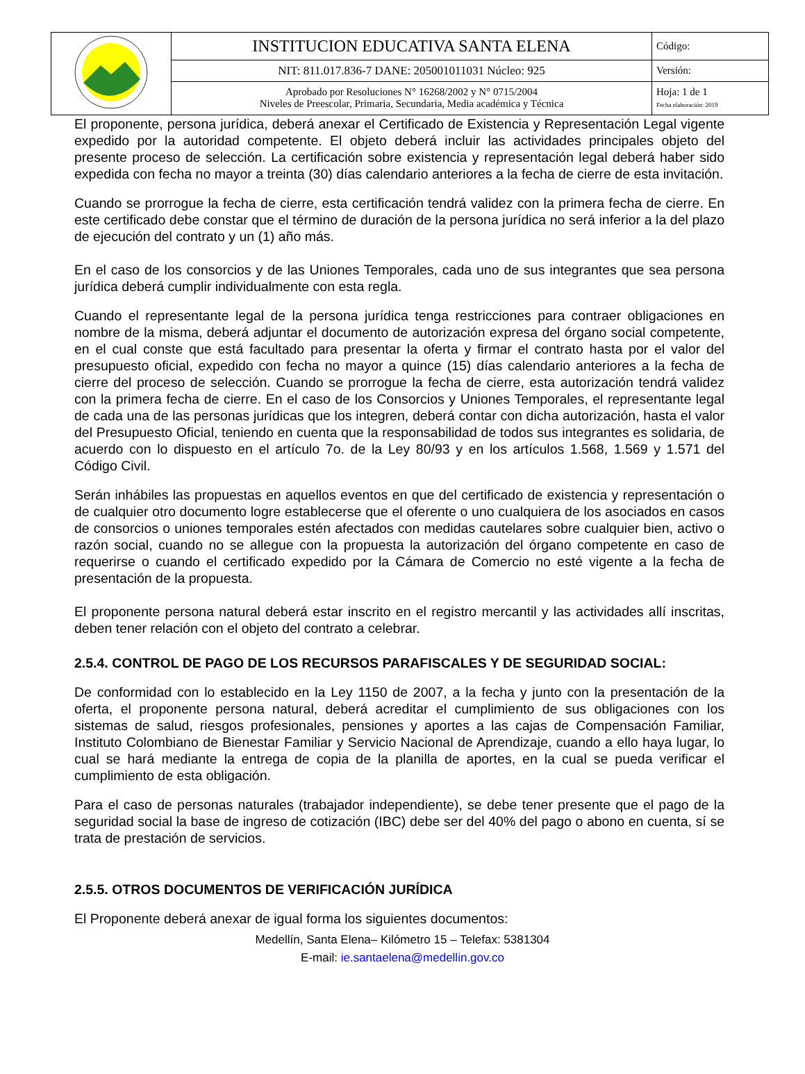| | INSTITUCION EDUCATIVA SANTA ELENA | Código: |
| | NIT: 811.017.836-7 DANE: 205001011031 Núcleo: 925 | Versión: |
| | Aprobado por Resoluciones N° 16268/2002 y N° 0715/2004 Niveles de Preescolar, Primaria, Secundaria, Media académica y Técnica | Hoja: 1 de 1 Fecha elaboración: 2019 |
El proponente, persona jurídica, deberá anexar el Certificado de Existencia y Representación Legal vigente expedido por la autoridad competente. El objeto deberá incluir las actividades principales objeto del presente proceso de selección. La certificación sobre existencia y representación legal deberá haber sido expedida con fecha no mayor a treinta (30) días calendario anteriores a la fecha de cierre de esta invitación.
Cuando se prorrogue la fecha de cierre, esta certificación tendrá validez con la primera fecha de cierre. En este certificado debe constar que el término de duración de la persona jurídica no será inferior a la del plazo de ejecución del contrato y un (1) año más.
En el caso de los consorcios y de las Uniones Temporales, cada uno de sus integrantes que sea persona jurídica deberá cumplir individualmente con esta regla.
Cuando el representante legal de la persona jurídica tenga restricciones para contraer obligaciones en nombre de la misma, deberá adjuntar el documento de autorización expresa del órgano social competente, en el cual conste que está facultado para presentar la oferta y firmar el contrato hasta por el valor del presupuesto oficial, expedido con fecha no mayor a quince (15) días calendario anteriores a la fecha de cierre del proceso de selección. Cuando se prorrogue la fecha de cierre, esta autorización tendrá validez con la primera fecha de cierre. En el caso de los Consorcios y Uniones Temporales, el representante legal de cada una de las personas jurídicas que los integren, deberá contar con dicha autorización, hasta el valor del Presupuesto Oficial, teniendo en cuenta que la responsabilidad de todos sus integrantes es solidaria, de acuerdo con lo dispuesto en el artículo 7o. de la Ley 80/93 y en los artículos 1.568, 1.569 y 1.571 del Código Civil.
Serán inhábiles las propuestas en aquellos eventos en que del certificado de existencia y representación o de cualquier otro documento logre establecerse que el oferente o uno cualquiera de los asociados en casos de consorcios o uniones temporales estén afectados con medidas cautelares sobre cualquier bien, activo o razón social, cuando no se allegue con la propuesta la autorización del órgano competente en caso de requerirse o cuando el certificado expedido por la Cámara de Comercio no esté vigente a la fecha de presentación de la propuesta.
El proponente persona natural deberá estar inscrito en el registro mercantil y las actividades allí inscritas, deben tener relación con el objeto del contrato a celebrar.
2.5.4. CONTROL DE PAGO DE LOS RECURSOS PARAFISCALES Y DE SEGURIDAD SOCIAL:
De conformidad con lo establecido en la Ley 1150 de 2007, a la fecha y junto con la presentación de la oferta, el proponente persona natural, deberá acreditar el cumplimiento de sus obligaciones con los sistemas de salud, riesgos profesionales, pensiones y aportes a las cajas de Compensación Familiar, Instituto Colombiano de Bienestar Familiar y Servicio Nacional de Aprendizaje, cuando a ello haya lugar, lo cual se hará mediante la entrega de copia de la planilla de aportes, en la cual se pueda verificar el cumplimiento de esta obligación.
Para el caso de personas naturales (trabajador independiente), se debe tener presente que el pago de la seguridad social la base de ingreso de cotización (IBC) debe ser del 40% del pago o abono en cuenta, sí se trata de prestación de servicios.
2.5.5. OTROS DOCUMENTOS DE VERIFICACIÓN JURÍDICA
El Proponente deberá anexar de igual forma los siguientes documentos:
Medellín, Santa Elena– Kilómetro 15 – Telefax: 5381304
E-mail: ie.santaelena@medellin.gov.co